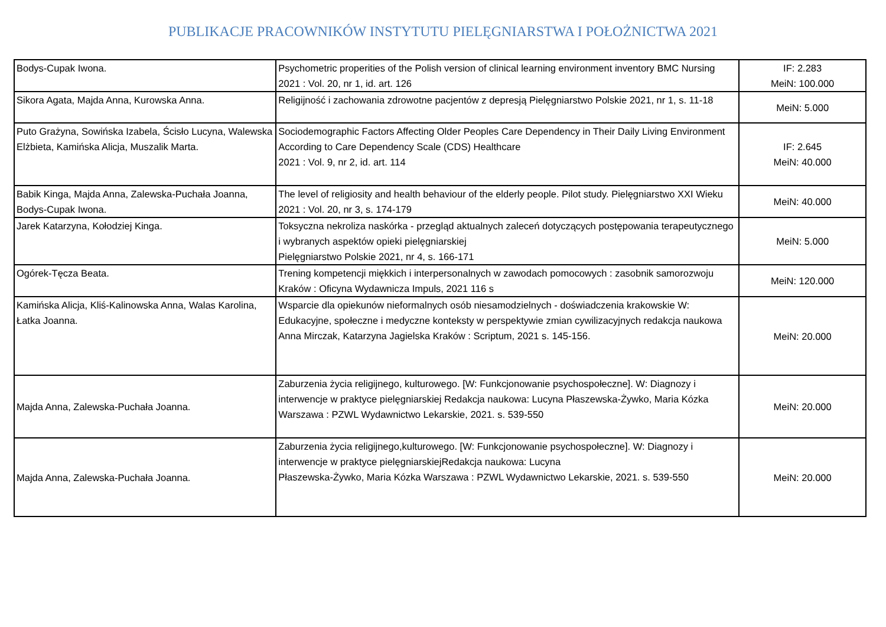PUBLIKACJE PRACOWNIKÓW INSTYTUTU PIELĘGNIARSTWA I POŁOŻNICTWA 2021
| Bodys-Cupak Iwona. | Psychometric properities of the Polish version of clinical learning environment inventory BMC Nursing 2021 : Vol. 20, nr 1, id. art. 126 | IF: 2.283 MeiN: 100.000 |
| Sikora Agata, Majda Anna, Kurowska Anna. | Religijność i zachowania zdrowotne pacjentów z depresją Pielęgniarstwo Polskie 2021, nr 1, s. 11-18 | MeiN: 5.000 |
| Puto Grażyna, Sowińska Izabela, Ścisło Lucyna, Walewska Elżbieta, Kamińska Alicja, Muszalik Marta. | Sociodemographic Factors Affecting Older Peoples Care Dependency in Their Daily Living Environment According to Care Dependency Scale (CDS) Healthcare 2021 : Vol. 9, nr 2, id. art. 114 | IF: 2.645 MeiN: 40.000 |
| Babik Kinga, Majda Anna, Zalewska-Puchała Joanna, Bodys-Cupak Iwona. | The level of religiosity and health behaviour of the elderly people. Pilot study. Pielęgniarstwo XXI Wieku 2021 : Vol. 20, nr 3, s. 174-179 | MeiN: 40.000 |
| Jarek Katarzyna, Kołodziej Kinga. | Toksyczna nekroliza naskórka - przegląd aktualnych zaleceń dotyczących postępowania terapeutycznego i wybranych aspektów opieki pielęgniarskiej Pielęgniarstwo Polskie 2021, nr 4, s. 166-171 | MeiN: 5.000 |
| Ogórek-Tęcza Beata. | Trening kompetencji miękkich i interpersonalnych w zawodach pomocowych : zasobnik samorozwoju Kraków : Oficyna Wydawnicza Impuls, 2021 116 s | MeiN: 120.000 |
| Kamińska Alicja, Kliś-Kalinowska Anna, Walas Karolina, Łatka Joanna. | Wsparcie dla opiekunów nieformalnych osób niesamodzielnych - doświadczenia krakowskie W: Edukacyjne, społeczne i medyczne konteksty w perspektywie zmian cywilizacyjnych redakcja naukowa Anna Mirczak, Katarzyna Jagielska Kraków : Scriptum, 2021 s. 145-156. | MeiN: 20.000 |
| Majda Anna, Zalewska-Puchała Joanna. | Zaburzenia życia religijnego, kulturowego. [W: Funkcjonowanie psychospołeczne]. W: Diagnozy i interwencje w praktyce pielęgniarskiej Redakcja naukowa: Lucyna Płaszewska-Żywko, Maria Kózka Warszawa : PZWL Wydawnictwo Lekarskie, 2021. s. 539-550 | MeiN: 20.000 |
| Majda Anna, Zalewska-Puchała Joanna. | Zaburzenia życia religijnego,kulturowego. [W: Funkcjonowanie psychospołeczne]. W: Diagnozy i interwencje w praktyce pielęgniarskiejRedakcja naukowa: Lucyna Płaszewska-Żywko, Maria Kózka Warszawa : PZWL Wydawnictwo Lekarskie, 2021. s. 539-550 | MeiN: 20.000 |